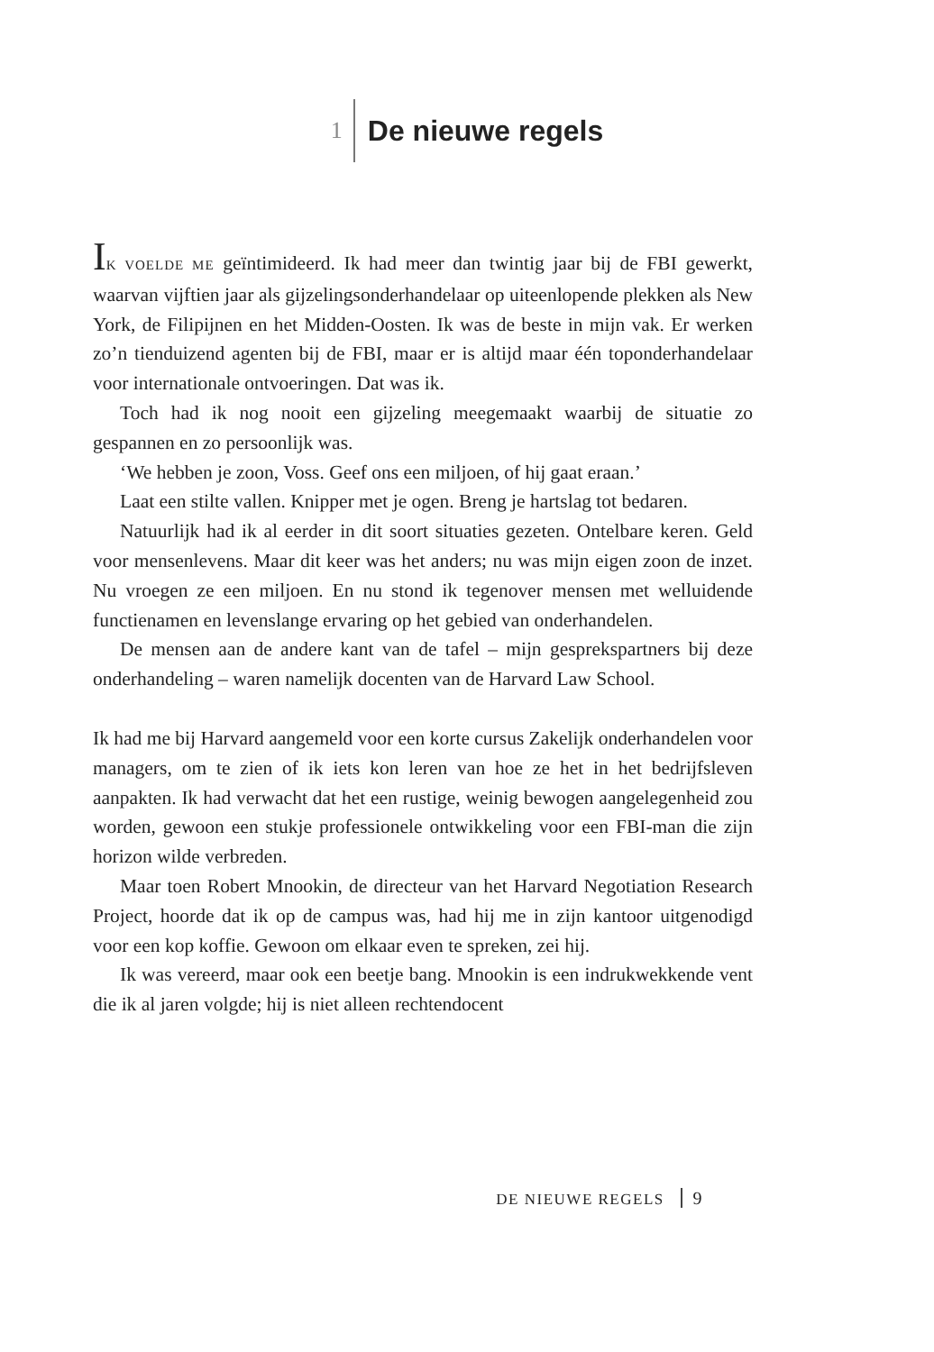1
De nieuwe regels
IK VOELDE ME geïntimideerd. Ik had meer dan twintig jaar bij de FBI gewerkt, waarvan vijftien jaar als gijzelingsonderhandelaar op uiteenlopende plekken als New York, de Filipijnen en het Midden-Oosten. Ik was de beste in mijn vak. Er werken zo’n tienduizend agenten bij de FBI, maar er is altijd maar één toponderhandelaar voor internationale ontvoeringen. Dat was ik.
Toch had ik nog nooit een gijzeling meegemaakt waarbij de situatie zo gespannen en zo persoonlijk was.
‘We hebben je zoon, Voss. Geef ons een miljoen, of hij gaat eraan.’
Laat een stilte vallen. Knipper met je ogen. Breng je hartslag tot bedaren.
Natuurlijk had ik al eerder in dit soort situaties gezeten. Ontelbare keren. Geld voor mensenlevens. Maar dit keer was het anders; nu was mijn eigen zoon de inzet. Nu vroegen ze een miljoen. En nu stond ik tegenover mensen met welluidende functienamen en levenslange ervaring op het gebied van onderhandelen.
De mensen aan de andere kant van de tafel – mijn gesprekspartners bij deze onderhandeling – waren namelijk docenten van de Harvard Law School.
Ik had me bij Harvard aangemeld voor een korte cursus Zakelijk onderhandelen voor managers, om te zien of ik iets kon leren van hoe ze het in het bedrijfsleven aanpakten. Ik had verwacht dat het een rustige, weinig bewogen aangelegenheid zou worden, gewoon een stukje professionele ontwikkeling voor een FBI-man die zijn horizon wilde verbreden.
Maar toen Robert Mnookin, de directeur van het Harvard Negotiation Research Project, hoorde dat ik op de campus was, had hij me in zijn kantoor uitgenodigd voor een kop koffie. Gewoon om elkaar even te spreken, zei hij.
Ik was vereerd, maar ook een beetje bang. Mnookin is een indrukwekkende vent die ik al jaren volgde; hij is niet alleen rechtendocent
DE NIEUWE REGELS 9